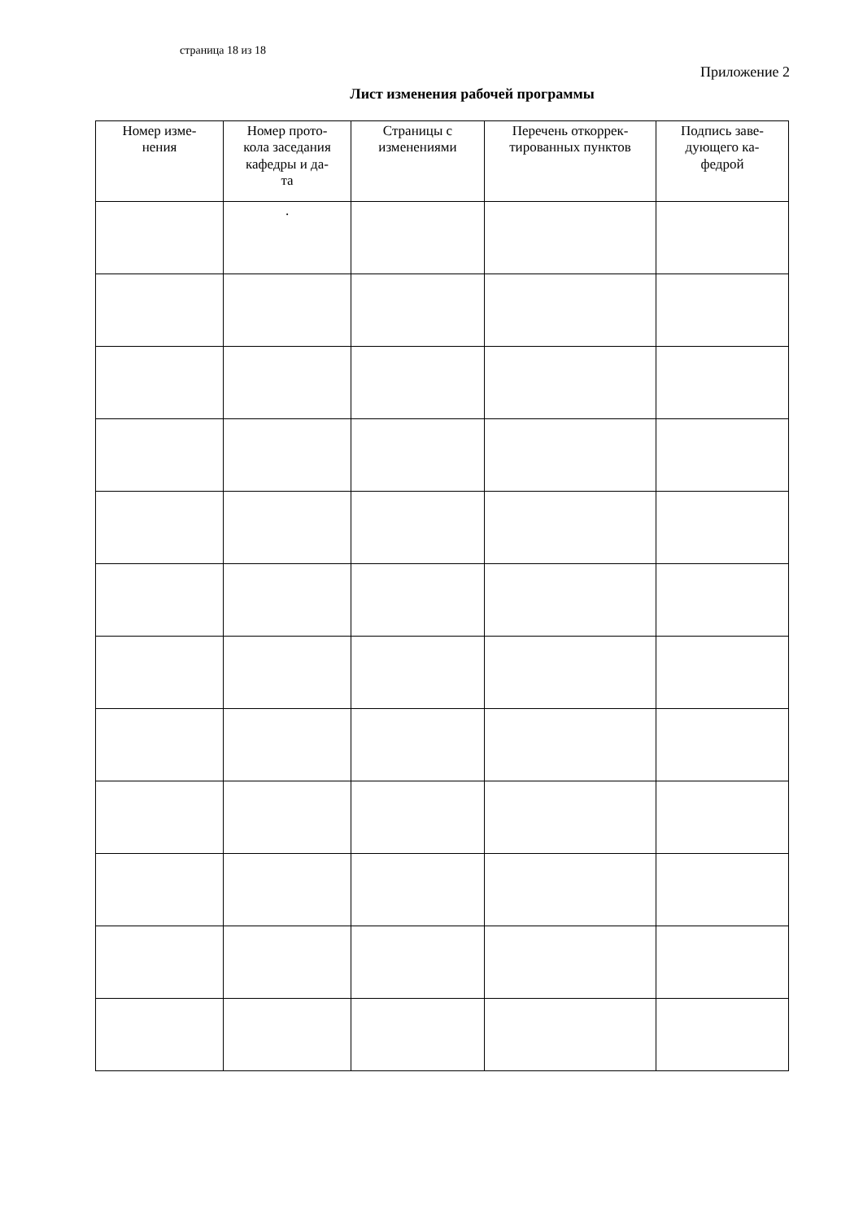страница 18 из 18
Приложение 2
Лист изменения рабочей программы
| Номер изме- нения | Номер прото- кола заседания кафедры и да- та | Страницы с изменениями | Перечень откоррек- тированных пунктов | Подпись заве- дующего ка- федрой |
| --- | --- | --- | --- | --- |
| | . | | | |